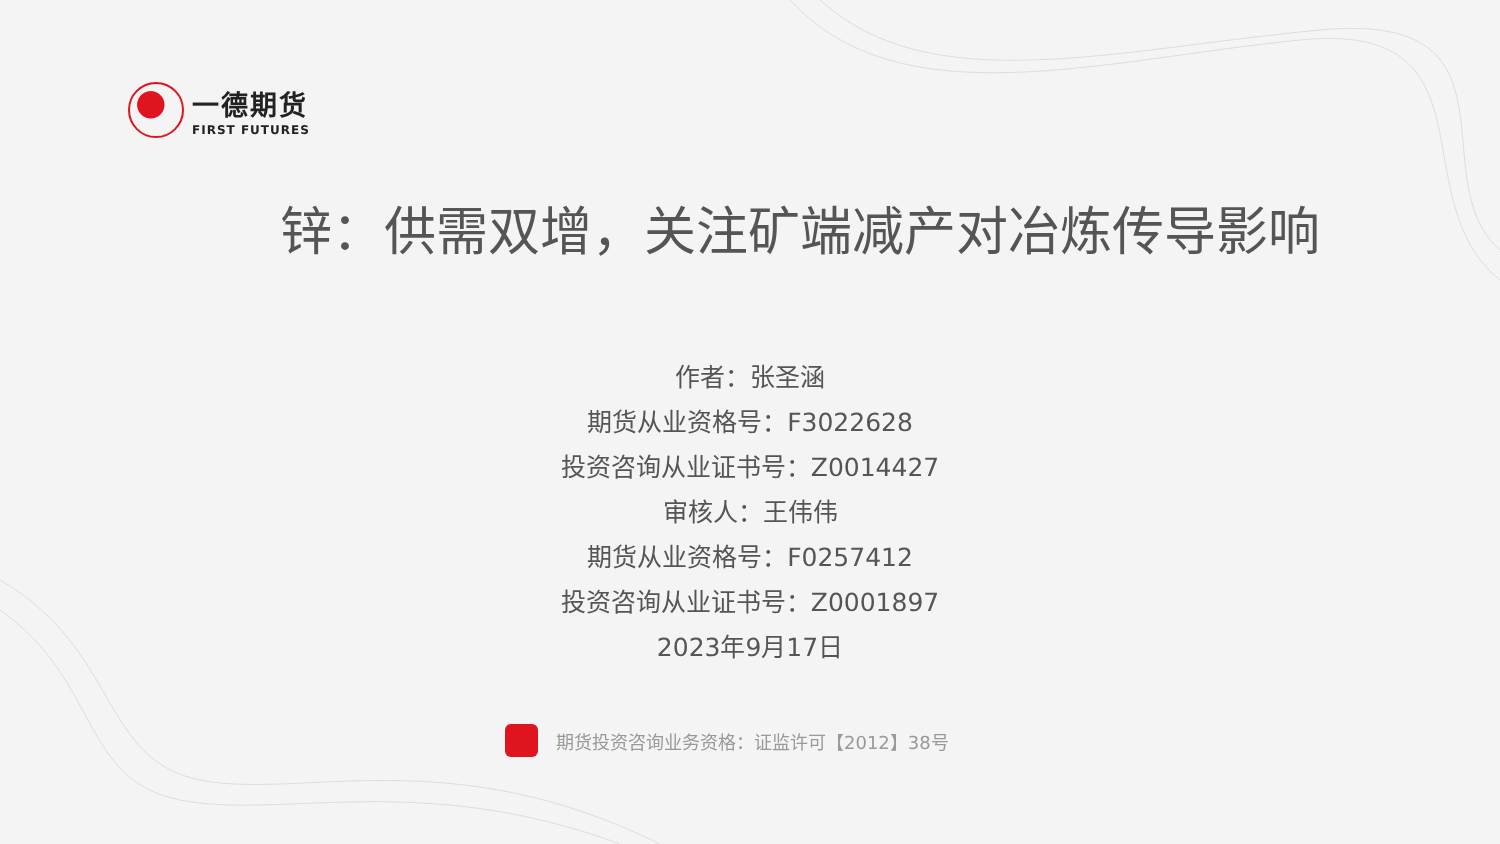一德期货
FIRST FUTURES
锌：供需双增，关注矿端减产对冶炼传导影响
作者：张圣涵
期货从业资格号：F3022628
投资咨询从业证书号：Z0014427
审核人：王伟伟
期货从业资格号：F0257412
投资咨询从业证书号：Z0001897
2023年9月17日
期货投资咨询业务资格：证监许可【2012】38号